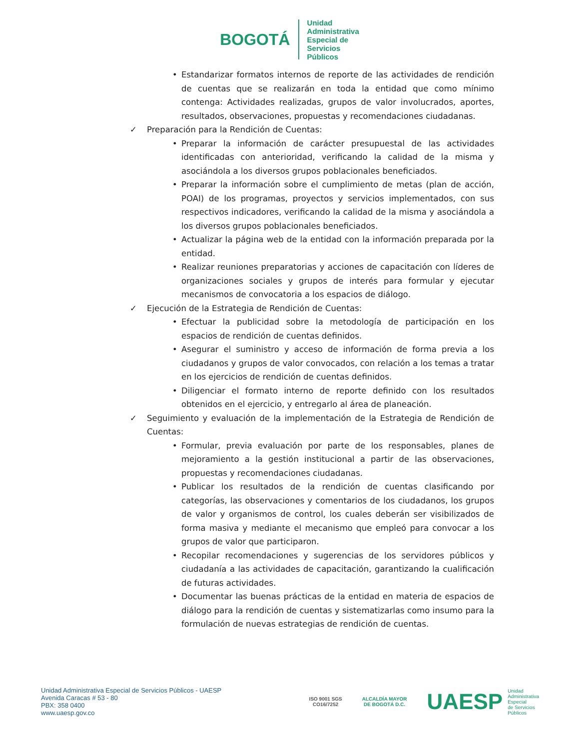BOGOTÁ
Unidad
Administrativa
Especial de
Servicios
Públicos
• Estandarizar formatos internos de reporte de las actividades de rendición de cuentas que se realizarán en toda la entidad que como mínimo contenga: Actividades realizadas, grupos de valor involucrados, aportes, resultados, observaciones, propuestas y recomendaciones ciudadanas.
✓ Preparación para la Rendición de Cuentas:
• Preparar la información de carácter presupuestal de las actividades identificadas con anterioridad, verificando la calidad de la misma y asociándola a los diversos grupos poblacionales beneficiados.
• Preparar la información sobre el cumplimiento de metas (plan de acción, POAI) de los programas, proyectos y servicios implementados, con sus respectivos indicadores, verificando la calidad de la misma y asociándola a los diversos grupos poblacionales beneficiados.
• Actualizar la página web de la entidad con la información preparada por la entidad.
• Realizar reuniones preparatorias y acciones de capacitación con líderes de organizaciones sociales y grupos de interés para formular y ejecutar mecanismos de convocatoria a los espacios de diálogo.
✓ Ejecución de la Estrategia de Rendición de Cuentas:
• Efectuar la publicidad sobre la metodología de participación en los espacios de rendición de cuentas definidos.
• Asegurar el suministro y acceso de información de forma previa a los ciudadanos y grupos de valor convocados, con relación a los temas a tratar en los ejercicios de rendición de cuentas definidos.
• Diligenciar el formato interno de reporte definido con los resultados obtenidos en el ejercicio, y entregarlo al área de planeación.
✓ Seguimiento y evaluación de la implementación de la Estrategia de Rendición de Cuentas:
• Formular, previa evaluación por parte de los responsables, planes de mejoramiento a la gestión institucional a partir de las observaciones, propuestas y recomendaciones ciudadanas.
• Publicar los resultados de la rendición de cuentas clasificando por categorías, las observaciones y comentarios de los ciudadanos, los grupos de valor y organismos de control, los cuales deberán ser visibilizados de forma masiva y mediante el mecanismo que empleó para convocar a los grupos de valor que participaron.
• Recopilar recomendaciones y sugerencias de los servidores públicos y ciudadanía a las actividades de capacitación, garantizando la cualificación de futuras actividades.
• Documentar las buenas prácticas de la entidad en materia de espacios de diálogo para la rendición de cuentas y sistematizarlas como insumo para la formulación de nuevas estrategias de rendición de cuentas.
Unidad Administrativa Especial de Servicios Públicos - UAESP
Avenida Caracas # 53 - 80
PBX: 358 0400
www.uaesp.gov.co
ISO 9001 SGS
CO16/7252
ALCALDÍA MAYOR
DE BOGOTÁ D.C.
UAESP
Unidad
Administrativa
Especial
de Servicios
Públicos